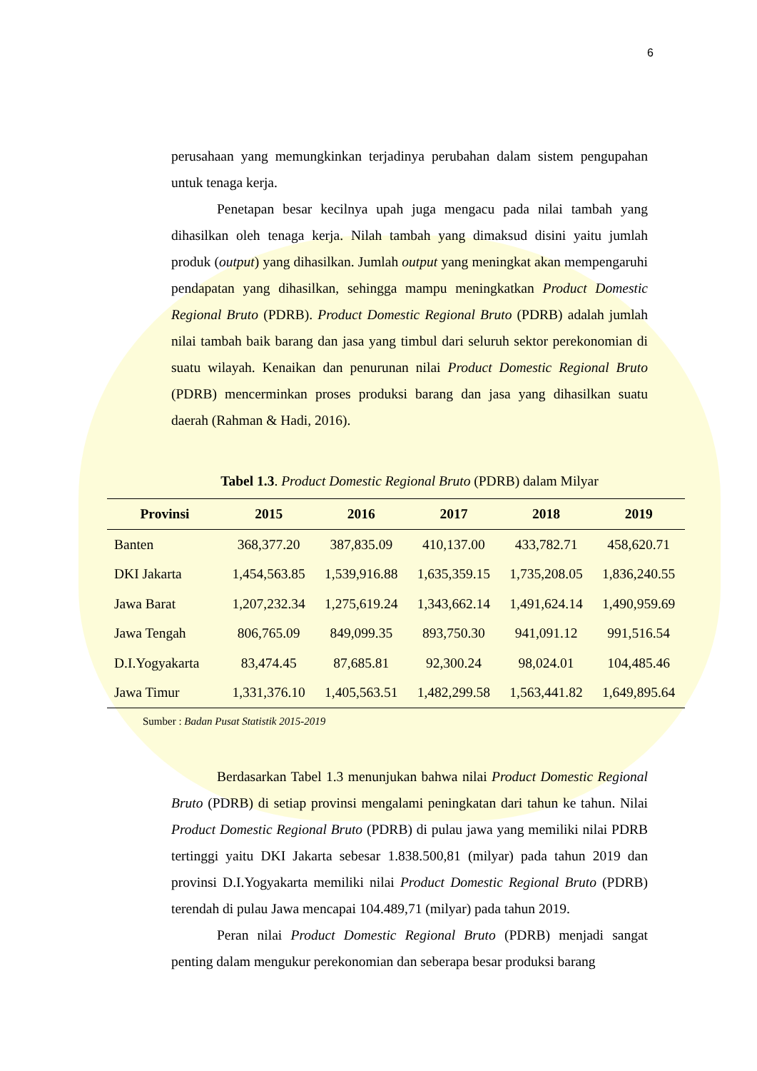6
perusahaan yang memungkinkan terjadinya perubahan dalam sistem pengupahan untuk tenaga kerja.
Penetapan besar kecilnya upah juga mengacu pada nilai tambah yang dihasilkan oleh tenaga kerja. Nilah tambah yang dimaksud disini yaitu jumlah produk (output) yang dihasilkan. Jumlah output yang meningkat akan mempengaruhi pendapatan yang dihasilkan, sehingga mampu meningkatkan Product Domestic Regional Bruto (PDRB). Product Domestic Regional Bruto (PDRB) adalah jumlah nilai tambah baik barang dan jasa yang timbul dari seluruh sektor perekonomian di suatu wilayah. Kenaikan dan penurunan nilai Product Domestic Regional Bruto (PDRB) mencerminkan proses produksi barang dan jasa yang dihasilkan suatu daerah (Rahman & Hadi, 2016).
Tabel 1.3. Product Domestic Regional Bruto (PDRB) dalam Milyar
| Provinsi | 2015 | 2016 | 2017 | 2018 | 2019 |
| --- | --- | --- | --- | --- | --- |
| Banten | 368,377.20 | 387,835.09 | 410,137.00 | 433,782.71 | 458,620.71 |
| DKI Jakarta | 1,454,563.85 | 1,539,916.88 | 1,635,359.15 | 1,735,208.05 | 1,836,240.55 |
| Jawa Barat | 1,207,232.34 | 1,275,619.24 | 1,343,662.14 | 1,491,624.14 | 1,490,959.69 |
| Jawa Tengah | 806,765.09 | 849,099.35 | 893,750.30 | 941,091.12 | 991,516.54 |
| D.I.Yogyakarta | 83,474.45 | 87,685.81 | 92,300.24 | 98,024.01 | 104,485.46 |
| Jawa Timur | 1,331,376.10 | 1,405,563.51 | 1,482,299.58 | 1,563,441.82 | 1,649,895.64 |
Sumber : Badan Pusat Statistik 2015-2019
Berdasarkan Tabel 1.3 menunjukan bahwa nilai Product Domestic Regional Bruto (PDRB) di setiap provinsi mengalami peningkatan dari tahun ke tahun. Nilai Product Domestic Regional Bruto (PDRB) di pulau jawa yang memiliki nilai PDRB tertinggi yaitu DKI Jakarta sebesar 1.838.500,81 (milyar) pada tahun 2019 dan provinsi D.I.Yogyakarta memiliki nilai Product Domestic Regional Bruto (PDRB) terendah di pulau Jawa mencapai 104.489,71 (milyar) pada tahun 2019.
Peran nilai Product Domestic Regional Bruto (PDRB) menjadi sangat penting dalam mengukur perekonomian dan seberapa besar produksi barang